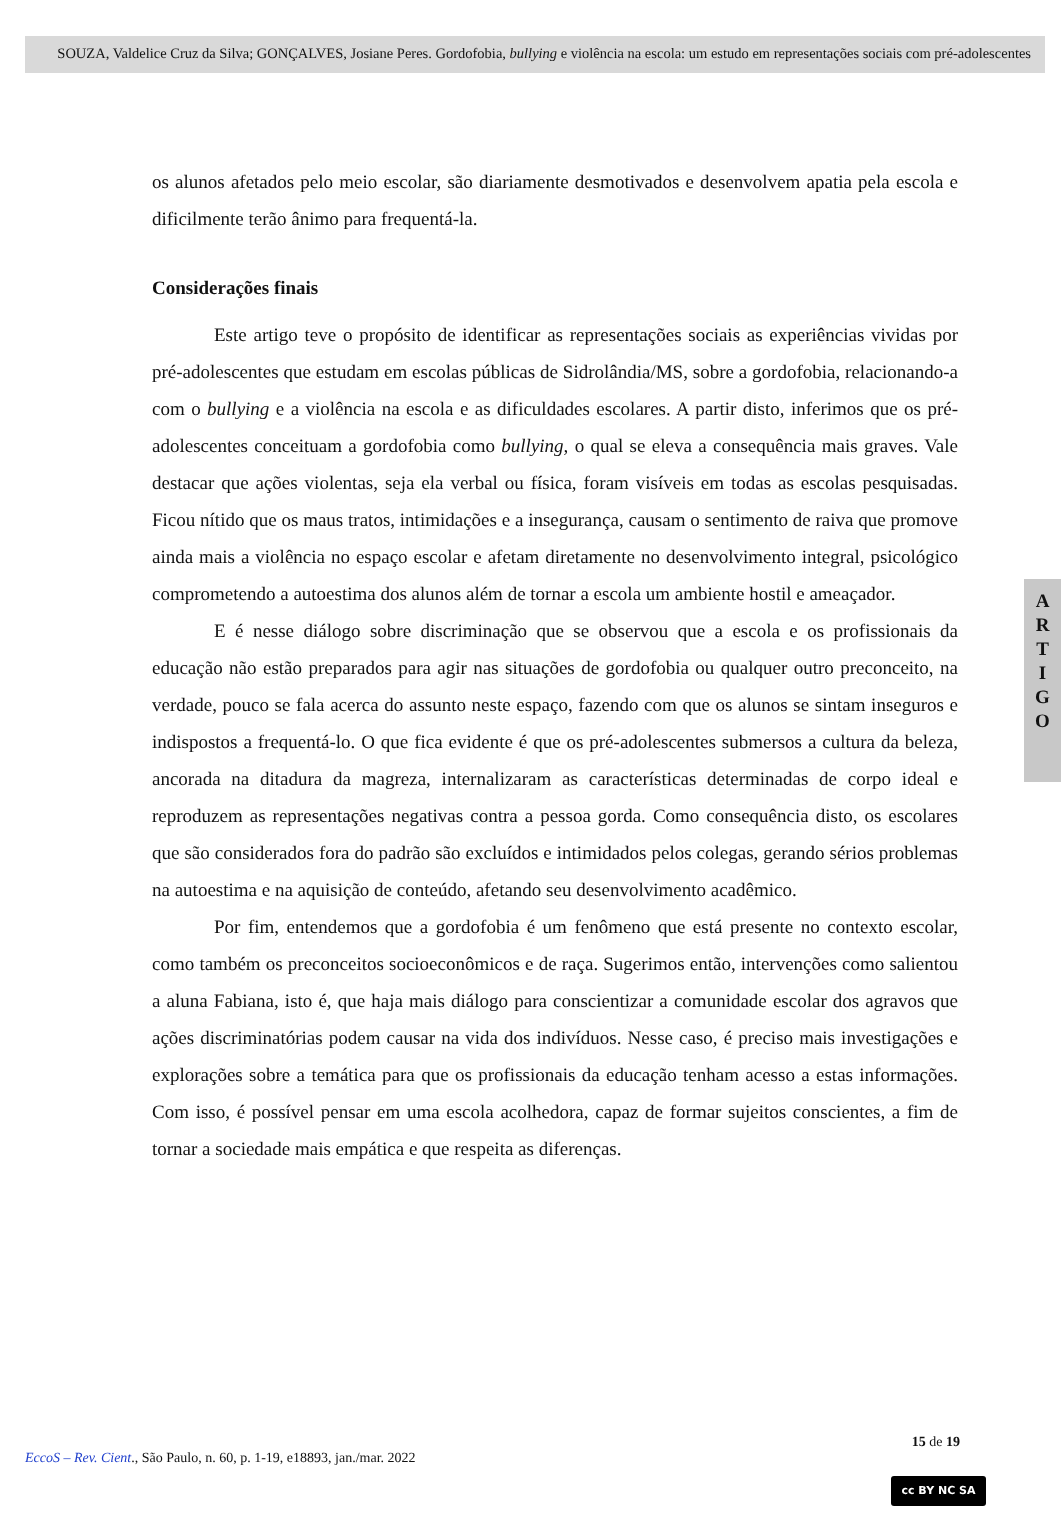SOUZA, Valdelice Cruz da Silva; GONÇALVES, Josiane Peres. Gordofobia, bullying e violência na escola: um estudo em representações sociais com pré-adolescentes
os alunos afetados pelo meio escolar, são diariamente desmotivados e desenvolvem apatia pela escola e dificilmente terão ânimo para frequentá-la.
Considerações finais
Este artigo teve o propósito de identificar as representações sociais as experiências vividas por pré-adolescentes que estudam em escolas públicas de Sidrolândia/MS, sobre a gordofobia, relacionando-a com o bullying e a violência na escola e as dificuldades escolares. A partir disto, inferimos que os pré-adolescentes conceituam a gordofobia como bullying, o qual se eleva a consequência mais graves. Vale destacar que ações violentas, seja ela verbal ou física, foram visíveis em todas as escolas pesquisadas. Ficou nítido que os maus tratos, intimidações e a insegurança, causam o sentimento de raiva que promove ainda mais a violência no espaço escolar e afetam diretamente no desenvolvimento integral, psicológico comprometendo a autoestima dos alunos além de tornar a escola um ambiente hostil e ameaçador.
E é nesse diálogo sobre discriminação que se observou que a escola e os profissionais da educação não estão preparados para agir nas situações de gordofobia ou qualquer outro preconceito, na verdade, pouco se fala acerca do assunto neste espaço, fazendo com que os alunos se sintam inseguros e indispostos a frequentá-lo. O que fica evidente é que os pré-adolescentes submersos a cultura da beleza, ancorada na ditadura da magreza, internalizaram as características determinadas de corpo ideal e reproduzem as representações negativas contra a pessoa gorda. Como consequência disto, os escolares que são considerados fora do padrão são excluídos e intimidados pelos colegas, gerando sérios problemas na autoestima e na aquisição de conteúdo, afetando seu desenvolvimento acadêmico.
Por fim, entendemos que a gordofobia é um fenômeno que está presente no contexto escolar, como também os preconceitos socioeconômicos e de raça. Sugerimos então, intervenções como salientou a aluna Fabiana, isto é, que haja mais diálogo para conscientizar a comunidade escolar dos agravos que ações discriminatórias podem causar na vida dos indivíduos. Nesse caso, é preciso mais investigações e explorações sobre a temática para que os profissionais da educação tenham acesso a estas informações. Com isso, é possível pensar em uma escola acolhedora, capaz de formar sujeitos conscientes, a fim de tornar a sociedade mais empática e que respeita as diferenças.
A
R
T
I
G
O
15 de 19
EccoS – Rev. Cient., São Paulo, n. 60, p. 1-19, e18893, jan./mar. 2022
cc BY NC SA